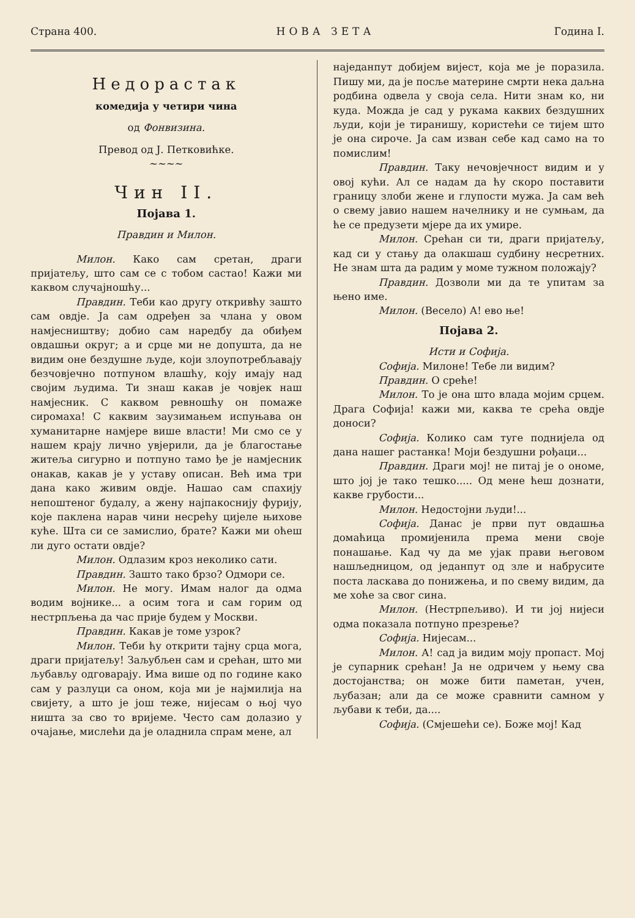Страна 400. НОВА ЗЕТА Година I.
Недорастак
комедија у четири чина
од Фонвизина.
Превод од Ј. Петковићке.
~~~~
Чин II.
Појава 1.
Правдин и Милон.
Милон. Како сам сретан, драги пријатељу, што сам се с тобом састао! Кажи ми каквом случајношћу...
Правдин. Теби као другу откривћу зашто сам овдје. Ја сам одређен за члана у овом намјесништву; добио сам наредбу да обиђем овдашњи округ; а и срце ми не допушта, да не видим оне бездушне људе, који злоупотребљавају безчовјечно потпуном влашћу, коју имају над својим људима. Ти знаш какав је човјек наш намјесник. С каквом ревношћу он помаже сиромаха! С каквим заузимањем испуњава он хуманитарне намјере више власти! Ми смо се у нашем крају лично увјерили, да је благостање житеља сигурно и потпуно тамо ђе је намјесник онакав, какав је у уставу описан. Већ има три дана како живим овдје. Нашао сам спахију непоштеног будалу, а жену најпакоснију фурију, које паклена нарав чини несрећу цијеле њихове куће. Шта си се замислио, брате? Кажи ми оћеш ли дуго остати овдје?
Милон. Одлазим кроз неколико сати.
Правдин. Зашто тако брзо? Одмори се.
Милон. Не могу. Имам налог да одма водим војнике... а осим тога и сам горим од нестрпљења да час прије будем у Москви.
Правдин. Какав је томе узрок?
Милон. Теби ћу открити тајну срца мога, драги пријатељу! Заљубљен сам и срећан, што ми љубављу одговарају. Има више од по године како сам у разлуци са оном, која ми је најмилија на свијету, а што је још теже, нијесам о њој чуо ништа за сво то вријеме. Често сам долазио у очајање, мислећи да је оладнила спрам мене, ал
наједанпут добијем вијест, која ме је поразила. Пишу ми, да је посље материне смрти нека даљна родбина одвела у своја села. Нити знам ко, ни куда. Можда је сад у рукама каквих бездушних људи, који је тиранишу, користећи се тијем што је она сироче. Ја сам изван себе кад само на то помислим!
Правдин. Таку нечовјечност видим и у овој кући. Ал се надам да ћу скоро поставити границу злоби жене и глупости мужа. Ја сам већ о свему јавио нашем начелнику и не сумњам, да ће се предузети мјере да их умире.
Милон. Срећан си ти, драги пријатељу, кад си у стању да олакшаш судбину несретних. Не знам шта да радим у моме тужном положају?
Правдин. Дозволи ми да те упитам за њено име.
Милон. (Весело) А! ево ње!
Појава 2.
Исти и Софија.
Софија. Милоне! Тебе ли видим?
Правдин. О среће!
Милон. То је она што влада мојим срцем. Драга Софија! кажи ми, каква те срећа овдје доноси?
Софија. Колико сам туге поднијела од дана нашег растанка! Моји бездушни рођаци...
Правдин. Драги мој! не питај је о ономе, што јој је тако тешко..... Од мене ћеш дознати, какве грубости...
Милон. Недостојни људи!...
Софија. Данас је први пут овдашња домаћица промијенила према мени своје понашање. Кад чу да ме ујак прави његовом нашљедницом, од једанпут од зле и набрусите поста ласкава до понижења, и по свему видим, да ме хоће за свог сина.
Милон. (Нестрпељиво). И ти јој нијеси одма показала потпуно презрење?
Софија. Нијесам...
Милон. А! сад ја видим моју пропаст. Мој је супарник срећан! Ја не одричем у њему сва достојанства; он може бити паметан, учен, љубазан; али да се може сравнити самном у љубави к теби, да....
Софија. (Смјешећи се). Боже мој! Кад